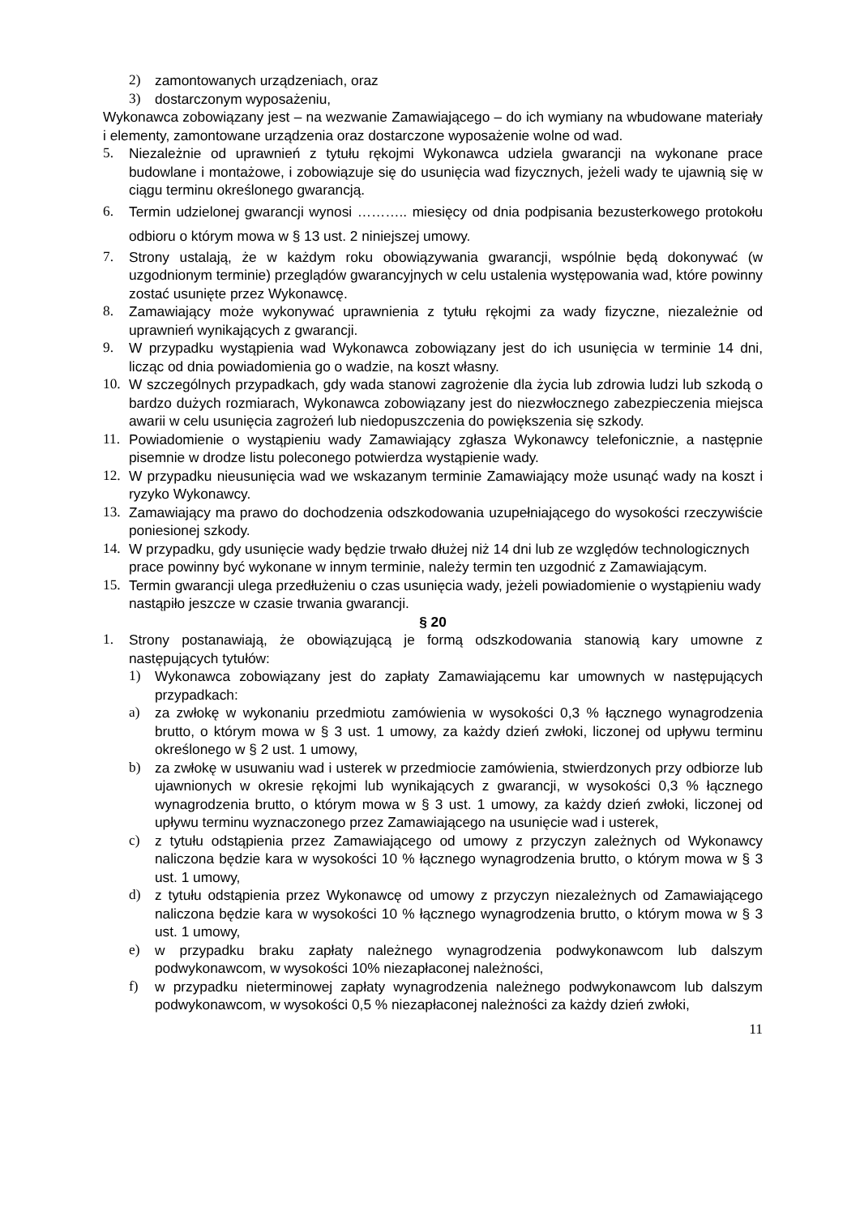2) zamontowanych urządzeniach, oraz
3) dostarczonym wyposażeniu,
Wykonawca zobowiązany jest – na wezwanie Zamawiającego – do ich wymiany na wbudowane materiały i elementy, zamontowane urządzenia oraz dostarczone wyposażenie wolne od wad.
5. Niezależnie od uprawnień z tytułu rękojmi Wykonawca udziela gwarancji na wykonane prace budowlane i montażowe, i zobowiązuje się do usunięcia wad fizycznych, jeżeli wady te ujawnią się w ciągu terminu określonego gwarancją.
6. Termin udzielonej gwarancji wynosi ……….. miesięcy od dnia podpisania bezusterkowego protokołu odbioru o którym mowa w § 13 ust. 2 niniejszej umowy.
7. Strony ustalają, że w każdym roku obowiązywania gwarancji, wspólnie będą dokonywać (w uzgodnionym terminie) przeglądów gwarancyjnych w celu ustalenia występowania wad, które powinny zostać usunięte przez Wykonawcę.
8. Zamawiający może wykonywać uprawnienia z tytułu rękojmi za wady fizyczne, niezależnie od uprawnień wynikających z gwarancji.
9. W przypadku wystąpienia wad Wykonawca zobowiązany jest do ich usunięcia w terminie 14 dni, licząc od dnia powiadomienia go o wadzie, na koszt własny.
10. W szczególnych przypadkach, gdy wada stanowi zagrożenie dla życia lub zdrowia ludzi lub szkodą o bardzo dużych rozmiarach, Wykonawca zobowiązany jest do niezwłocznego zabezpieczenia miejsca awarii w celu usunięcia zagrożeń lub niedopuszczenia do powiększenia się szkody.
11. Powiadomienie o wystąpieniu wady Zamawiający zgłasza Wykonawcy telefonicznie, a następnie pisemnie w drodze listu poleconego potwierdza wystąpienie wady.
12. W przypadku nieusunięcia wad we wskazanym terminie Zamawiający może usunąć wady na koszt i ryzyko Wykonawcy.
13. Zamawiający ma prawo do dochodzenia odszkodowania uzupełniającego do wysokości rzeczywiście poniesionej szkody.
14. W przypadku, gdy usunięcie wady będzie trwało dłużej niż 14 dni lub ze względów technologicznych prace powinny być wykonane w innym terminie, należy termin ten uzgodnić z Zamawiającym.
15. Termin gwarancji ulega przedłużeniu o czas usunięcia wady, jeżeli powiadomienie o wystąpieniu wady nastąpiło jeszcze w czasie trwania gwarancji.
§ 20
1. Strony postanawiają, że obowiązującą je formą odszkodowania stanowią kary umowne z następujących tytułów:
1) Wykonawca zobowiązany jest do zapłaty Zamawiającemu kar umownych w następujących przypadkach:
a) za zwłokę w wykonaniu przedmiotu zamówienia w wysokości 0,3 % łącznego wynagrodzenia brutto, o którym mowa w § 3 ust. 1 umowy, za każdy dzień zwłoki, liczonej od upływu terminu określonego w § 2 ust. 1 umowy,
b) za zwłokę w usuwaniu wad i usterek w przedmiocie zamówienia, stwierdzonych przy odbiorze lub ujawnionych w okresie rękojmi lub wynikających z gwarancji, w wysokości 0,3 % łącznego wynagrodzenia brutto, o którym mowa w § 3 ust. 1 umowy, za każdy dzień zwłoki, liczonej od upływu terminu wyznaczonego przez Zamawiającego na usunięcie wad i usterek,
c) z tytułu odstąpienia przez Zamawiającego od umowy z przyczyn zależnych od Wykonawcy naliczona będzie kara w wysokości 10 % łącznego wynagrodzenia brutto, o którym mowa w § 3 ust. 1 umowy,
d) z tytułu odstąpienia przez Wykonawcę od umowy z przyczyn niezależnych od Zamawiającego naliczona będzie kara w wysokości 10 % łącznego wynagrodzenia brutto, o którym mowa w § 3 ust. 1 umowy,
e) w przypadku braku zapłaty należnego wynagrodzenia podwykonawcom lub dalszym podwykonawcom, w wysokości 10% niezapłaconej należności,
f) w przypadku nieterminowej zapłaty wynagrodzenia należnego podwykonawcom lub dalszym podwykonawcom, w wysokości 0,5 % niezapłaconej należności za każdy dzień zwłoki,
11